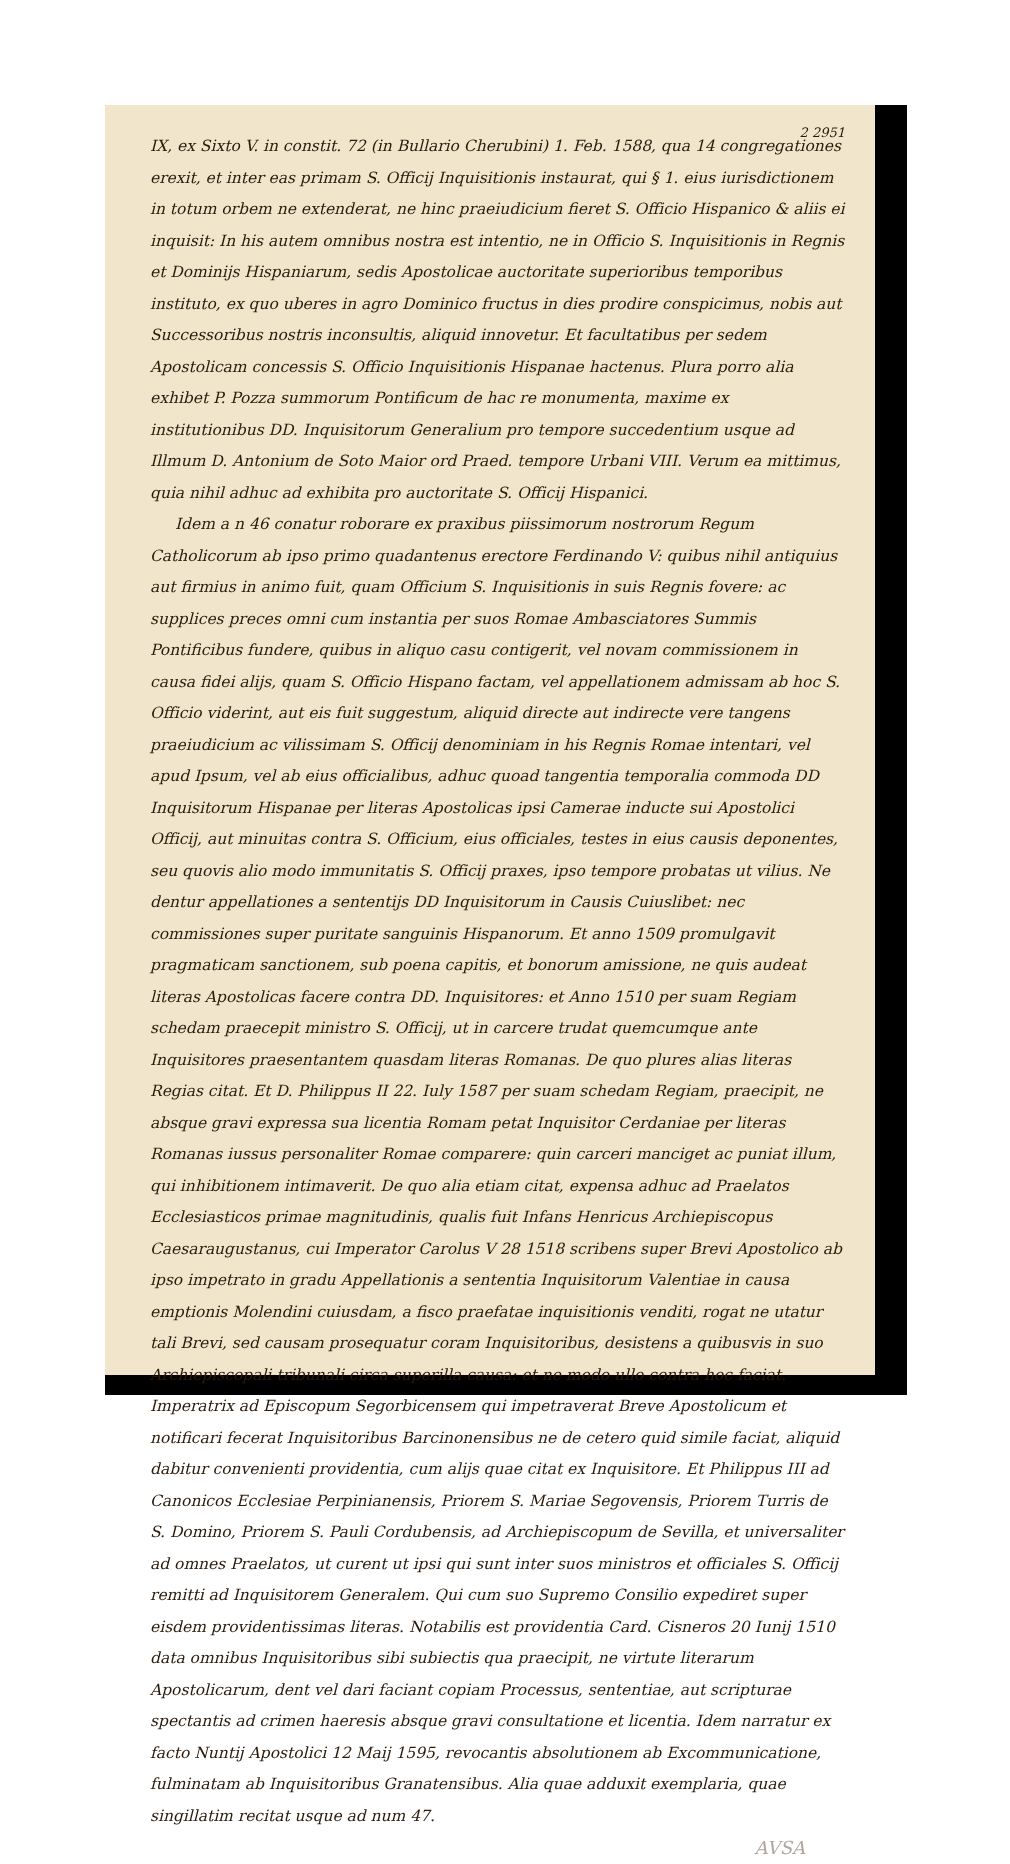2 2951
IX, ex Sixto V. in constit. 72 (in Bullario Cherubini) 1. Feb. 1588, qua 14 congregationes erexit, et inter eas primam S. Officij Inquisitionis instaurat, qui § 1. eius iurisdictionem in totum orbem ne extenderat, ne hinc praeiudicium fieret S. Officio Hispanico & aliis ei inquisit: In his autem omnibus nostra est intentio, ne in Officio S. Inquisitionis in Regnis et Dominijs Hispaniarum, sedis Apostolicae auctoritate superioribus temporibus instituto, ex quo uberes in agro Dominico fructus in dies prodire conspicimus, nobis aut Successoribus nostris inconsultis, aliquid innovetur. Et facultatibus per sedem Apostolicam concessis S. Officio Inquisitionis Hispanae hactenus. Plura porro alia exhibet P. Pozza summorum Pontificum de hac re monumenta, maxime ex institutionibus DD. Inquisitorum Generalium pro tempore succedentium usque ad Illmum D. Antonium de Soto Maior ord Praed. tempore Urbani VIII. Verum ea mittimus, quia nihil adhuc ad exhibita pro auctoritate S. Officij Hispanici.
Idem a n 46 conatur roborare ex praxibus piissimorum nostrorum Regum Catholicorum ab ipso primo quadantenus erectore Ferdinando V: quibus nihil antiquius aut firmius in animo fuit, quam Officium S. Inquisitionis in suis Regnis fovere: ac supplices preces omni cum instantia per suos Romae Ambasciatores Summis Pontificibus fundere, quibus in aliquo casu contigerit, vel novam commissionem in causa fidei alijs, quam S. Officio Hispano factam, vel appellationem admissam ab hoc S. Officio viderint, aut eis fuit suggestum, aliquid directe aut indirecte vere tangens praeiudicium ac vilissimam S. Officij denominiam in his Regnis Romae intentari, vel apud Ipsum, vel ab eius officialibus, adhuc quoad tangentia temporalia commoda DD Inquisitorum Hispanae per literas Apostolicas ipsi Camerae inducte sui Apostolici Officij, aut minuitas contra S. Officium, eius officiales, testes in eius causis deponentes, seu quovis alio modo immunitatis S. Officij praxes, ipso tempore probatas ut vilius. Ne dentur appellationes a sententijs DD Inquisitorum in Causis Cuiuslibet: nec commissiones super puritate sanguinis Hispanorum. Et anno 1509 promulgavit pragmaticam sanctionem, sub poena capitis, et bonorum amissione, ne quis audeat literas Apostolicas facere contra DD. Inquisitores: et Anno 1510 per suam Regiam schedam praecepit ministro S. Officij, ut in carcere trudat quemcumque ante Inquisitores praesentantem quasdam literas Romanas. De quo plures alias literas Regias citat. Et D. Philippus II 22. Iuly 1587 per suam schedam Regiam, praecipit, ne absque gravi expressa sua licentia Romam petat Inquisitor Cerdaniae per literas Romanas iussus personaliter Romae comparere: quin carceri manciget ac puniat illum, qui inhibitionem intimaverit. De quo alia etiam citat, expensa adhuc ad Praelatos Ecclesiasticos primae magnitudinis, qualis fuit Infans Henricus Archiepiscopus Caesaraugustanus, cui Imperator Carolus V 28 1518 scribens super Brevi Apostolico ab ipso impetrato in gradu Appellationis a sententia Inquisitorum Valentiae in causa emptionis Molendini cuiusdam, a fisco praefatae inquisitionis venditi, rogat ne utatur tali Brevi, sed causam prosequatur coram Inquisitoribus, desistens a quibusvis in suo Archiepiscopali tribunali circa superilla causa: et ne modo ullo contra hoc faciat. Imperatrix ad Episcopum Segorbicensem qui impetraverat Breve Apostolicum et notificari fecerat Inquisitoribus Barcinonensibus ne de cetero quid simile faciat, aliquid dabitur convenienti providentia, cum alijs quae citat ex Inquisitore. Et Philippus III ad Canonicos Ecclesiae Perpinianensis, Priorem S. Mariae Segovensis, Priorem Turris de S. Domino, Priorem S. Pauli Cordubensis, ad Archiepiscopum de Sevilla, et universaliter ad omnes Praelatos, ut curent ut ipsi qui sunt inter suos ministros et officiales S. Officij remitti ad Inquisitorem Generalem. Qui cum suo Supremo Consilio expediret super eisdem providentissimas literas. Notabilis est providentia Card. Cisneros 20 Iunij 1510 data omnibus Inquisitoribus sibi subiectis qua praecipit, ne virtute literarum Apostolicarum, dent vel dari faciant copiam Processus, sententiae, aut scripturae spectantis ad crimen haeresis absque gravi consultatione et licentia. Idem narratur ex facto Nuntij Apostolici 12 Maij 1595, revocantis absolutionem ab Excommunicatione, fulminatam ab Inquisitoribus Granatensibus. Alia quae adduxit exemplaria, quae singillatim recitat usque ad num 47.
AVSA